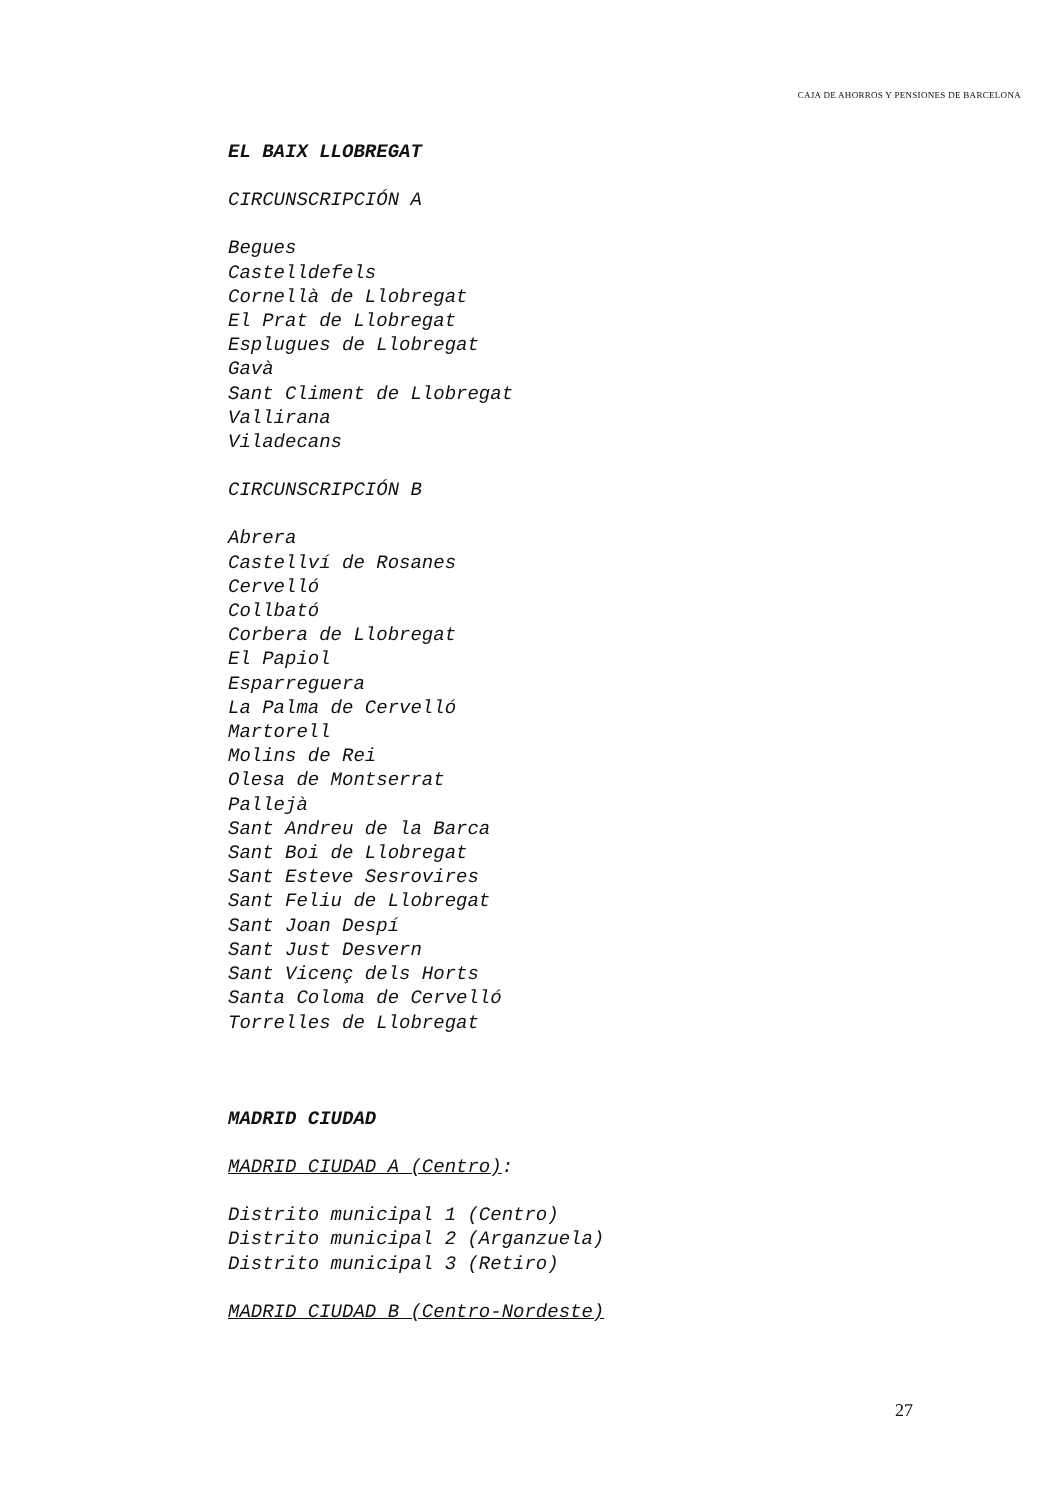CAJA DE AHORROS Y PENSIONES DE BARCELONA
EL BAIX LLOBREGAT
CIRCUNSCRIPCIÓN A
Begues
Castelldefels
Cornellà de Llobregat
El Prat de Llobregat
Esplugues de Llobregat
Gavà
Sant Climent de Llobregat
Vallirana
Viladecans
CIRCUNSCRIPCIÓN B
Abrera
Castellví de Rosanes
Cervelló
Collbató
Corbera de Llobregat
El Papiol
Esparreguera
La Palma de Cervelló
Martorell
Molins de Rei
Olesa de Montserrat
Pallejà
Sant Andreu de la Barca
Sant Boi de Llobregat
Sant Esteve Sesrovires
Sant Feliu de Llobregat
Sant Joan Despí
Sant Just Desvern
Sant Vicenç dels Horts
Santa Coloma de Cervelló
Torrelles de Llobregat
MADRID CIUDAD
MADRID CIUDAD A (Centro):
Distrito municipal 1 (Centro)
Distrito municipal 2 (Arganzuela)
Distrito municipal 3 (Retiro)
MADRID CIUDAD B (Centro-Nordeste)
27